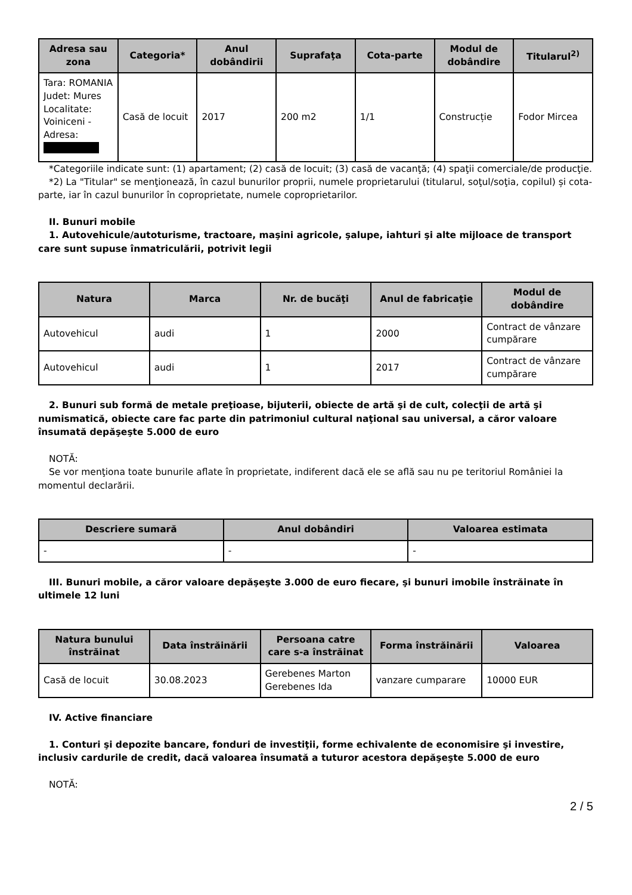| Adresa sau zona | Categoria* | Anul dobândirii | Suprafaţa | Cota-parte | Modul de dobândire | Titularul<sup>2)</sup> |
| --- | --- | --- | --- | --- | --- | --- |
| Tara: ROMANIA Judet: Mures Localitate: Voiniceni - Adresa: | Casă de locuit | 2017 | 200 m2 | 1/1 | Construcție | Fodor Mircea |
*Categoriile indicate sunt: (1) apartament; (2) casă de locuit; (3) casă de vacanţă; (4) spaţii comerciale/de producţie.
*2) La "Titular" se menţionează, în cazul bunurilor proprii, numele proprietarului (titularul, soţul/soţia, copilul) și cota-parte, iar în cazul bunurilor în coproprietate, numele coproprietarilor.
II. Bunuri mobile
1. Autovehicule/autoturisme, tractoare, maşini agricole, şalupe, iahturi şi alte mijloace de transport care sunt supuse înmatriculării, potrivit legii
| Natura | Marca | Nr. de bucăţi | Anul de fabricaţie | Modul de dobândire |
| --- | --- | --- | --- | --- |
| Autovehicul | audi | 1 | 2000 | Contract de vânzare cumpărare |
| Autovehicul | audi | 1 | 2017 | Contract de vânzare cumpărare |
2. Bunuri sub formă de metale preţioase, bijuterii, obiecte de artă şi de cult, colecţii de artă şi numismatică, obiecte care fac parte din patrimoniul cultural naţional sau universal, a căror valoare însumată depăşeşte 5.000 de euro
NOTĂ:
Se vor menţiona toate bunurile aflate în proprietate, indiferent dacă ele se află sau nu pe teritoriul României la momentul declarării.
| Descriere sumară | Anul dobândiri | Valoarea estimata |
| --- | --- | --- |
| - | - | - |
III. Bunuri mobile, a căror valoare depăşeşte 3.000 de euro fiecare, şi bunuri imobile înstrăinate în ultimele 12 luni
| Natura bunului înstrăinat | Data înstrăinării | Persoana catre care s-a înstrăinat | Forma înstrăinării | Valoarea |
| --- | --- | --- | --- | --- |
| Casă de locuit | 30.08.2023 | Gerebenes Marton Gerebenes Ida | vanzare cumparare | 10000 EUR |
IV. Active financiare
1. Conturi şi depozite bancare, fonduri de investiţii, forme echivalente de economisire şi investire, inclusiv cardurile de credit, dacă valoarea însumată a tuturor acestora depăşeşte 5.000 de euro
NOTĂ:
2 / 5